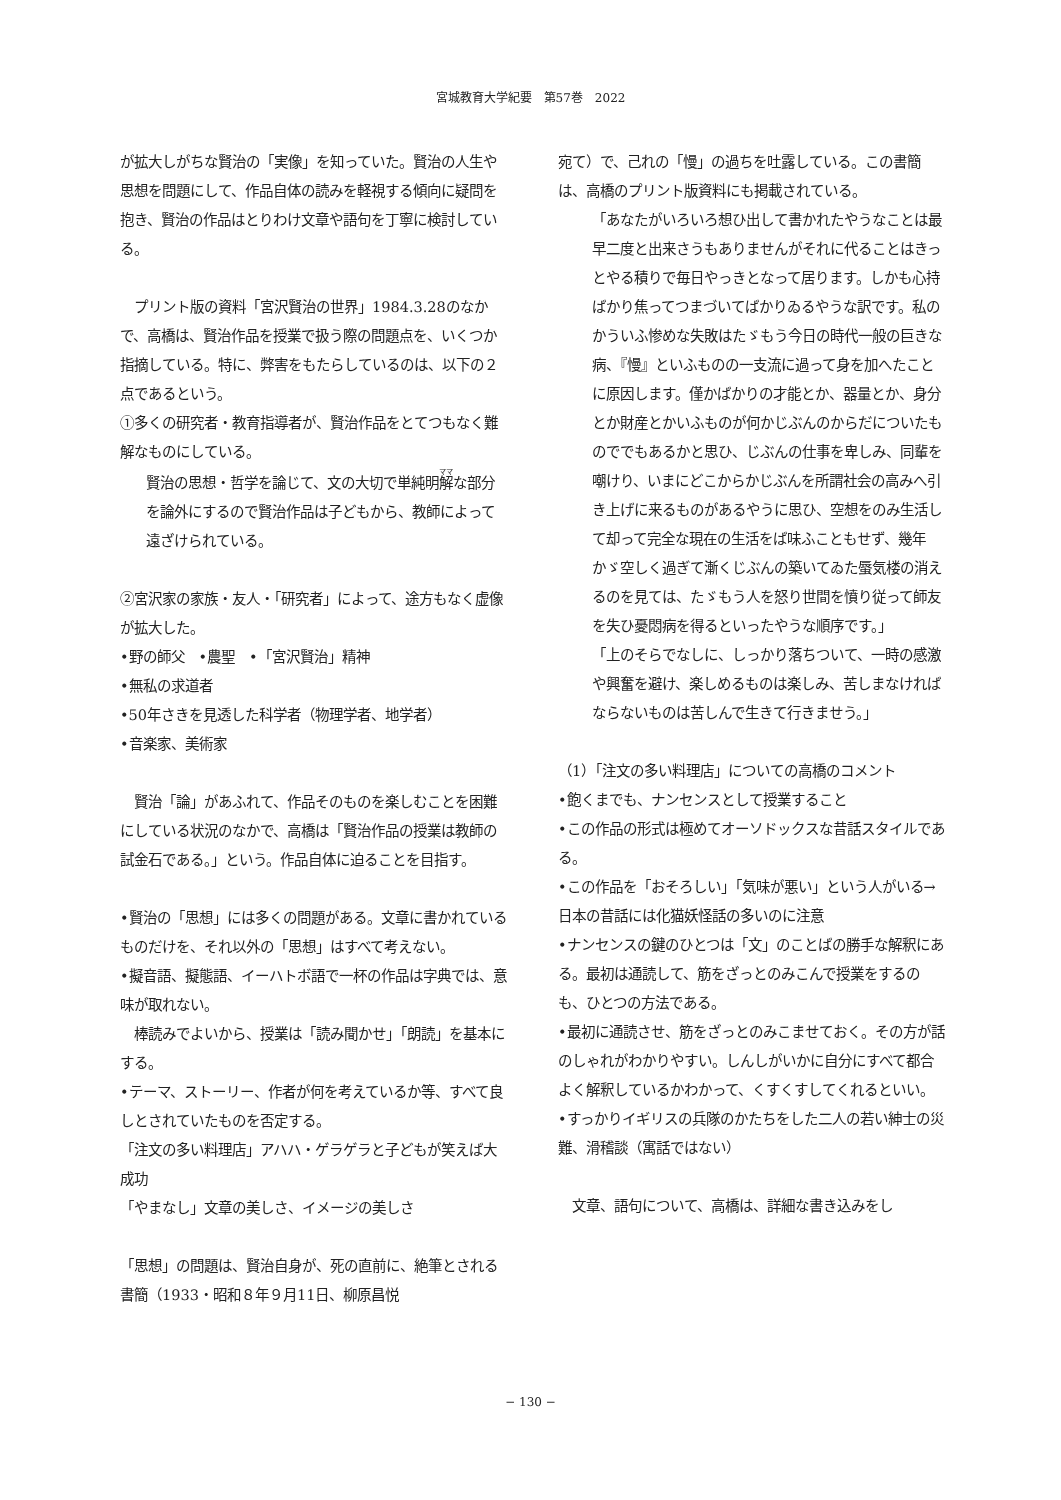宮城教育大学紀要　第57巻　2022
が拡大しがちな賢治の「実像」を知っていた。賢治の人生や思想を問題にして、作品自体の読みを軽視する傾向に疑問を抱き、賢治の作品はとりわけ文章や語句を丁寧に検討している。
　プリント版の資料「宮沢賢治の世界」1984.3.28のなかで、高橋は、賢治作品を授業で扱う際の問題点を、いくつか指摘している。特に、弊害をもたらしているのは、以下の２点であるという。
①多くの研究者・教育指導者が、賢治作品をとてつもなく難解なものにしている。
賢治の思想・哲学を論じて、文の大切で単純明解な部分を論外にするので賢治作品は子どもから、教師によって遠ざけられている。
②宮沢家の家族・友人・「研究者」によって、途方もなく虚像が拡大した。
•野の師父　•農聖　•「宮沢賢治」精神
•無私の求道者
•50年さきを見透した科学者（物理学者、地学者）
•音楽家、美術家
　賢治「論」があふれて、作品そのものを楽しむことを困難にしている状況のなかで、高橋は「賢治作品の授業は教師の試金石である。」という。作品自体に迫ることを目指す。
•賢治の「思想」には多くの問題がある。文章に書かれているものだけを、それ以外の「思想」はすべて考えない。
•擬音語、擬態語、イーハトボ語で一杯の作品は字典では、意味が取れない。
　棒読みでよいから、授業は「読み聞かせ」「朗読」を基本にする。
•テーマ、ストーリー、作者が何を考えているか等、すべて良しとされていたものを否定する。
「注文の多い料理店」アハハ・ゲラゲラと子どもが笑えば大成功
「やまなし」文章の美しさ、イメージの美しさ
「思想」の問題は、賢治自身が、死の直前に、絶筆とされる書簡（1933・昭和８年９月11日、柳原昌悦
宛て）で、己れの「慢」の過ちを吐露している。この書簡は、高橋のプリント版資料にも掲載されている。
「あなたがいろいろ想ひ出して書かれたやうなことは最早二度と出来さうもありませんがそれに代ることはきっとやる積りで毎日やっきとなって居ります。しかも心持ばかり焦ってつまづいてばかりゐるやうな訳です。私のかういふ惨めな失敗はたゞもう今日の時代一般の巨きな病、『慢』といふものの一支流に過って身を加へたことに原因します。僅かばかりの才能とか、器量とか、身分とか財産とかいふものが何かじぶんのからだについたものででもあるかと思ひ、じぶんの仕事を卑しみ、同輩を嘲けり、いまにどこからかじぶんを所謂社会の高みへ引き上げに来るものがあるやうに思ひ、空想をのみ生活して却って完全な現在の生活をば味ふこともせず、幾年かゞ空しく過ぎて漸くじぶんの築いてゐた蜃気楼の消えるのを見ては、たゞもう人を怒り世間を憤り従って師友を失ひ憂悶病を得るといったやうな順序です。」
「上のそらでなしに、しっかり落ちついて、一時の感激や興奮を避け、楽しめるものは楽しみ、苦しまなければならないものは苦しんで生きて行きませう。」
（1）「注文の多い料理店」についての高橋のコメント
•飽くまでも、ナンセンスとして授業すること
•この作品の形式は極めてオーソドックスな昔話スタイルである。
•この作品を「おそろしい」「気味が悪い」という人がいる→日本の昔話には化猫妖怪話の多いのに注意
•ナンセンスの鍵のひとつは「文」のことばの勝手な解釈にある。最初は通読して、筋をざっとのみこんで授業をするのも、ひとつの方法である。
•最初に通読させ、筋をざっとのみこませておく。その方が話のしゃれがわかりやすい。しんしがいかに自分にすべて都合よく解釈しているかわかって、くすくすしてくれるといい。
•すっかりイギリスの兵隊のかたちをした二人の若い紳士の災難、滑稽談（寓話ではない）
　文章、語句について、高橋は、詳細な書き込みをし
− 130 −